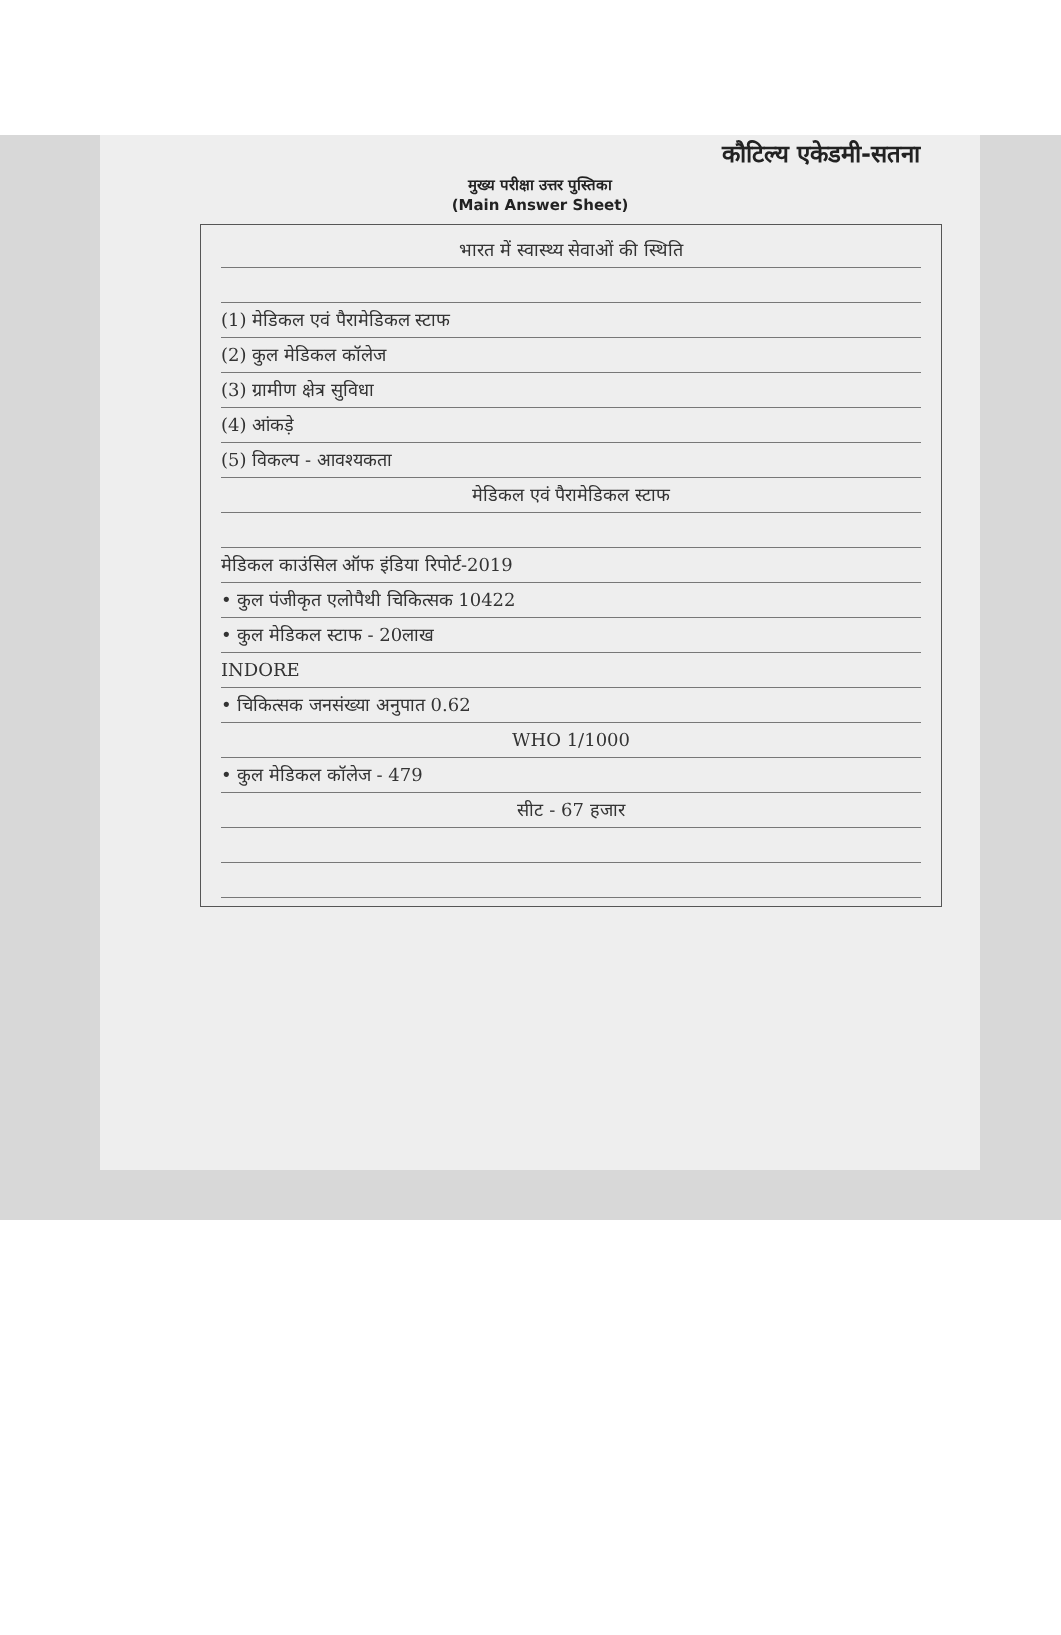कौटिल्य एकेडमी-सतना
मुख्य परीक्षा उत्तर पुस्तिका
(Main Answer Sheet)
भारत में स्वास्थ्य सेवाओं की स्थिति
(1) मेडिकल एवं पैरामेडिकल स्टाफ
(2) कुल मेडिकल कॉलेज
(3) ग्रामीण क्षेत्र सुविधा
(4) आंकड़े
(5) विकल्प - आवश्यकता
मेडिकल एवं पैरामेडिकल स्टाफ
मेडिकल काउंसिल ऑफ इंडिया रिपोर्ट-2019
• कुल पंजीकृत एलोपैथी चिकित्सक 10422
• कुल मेडिकल स्टाफ - 20लाख
INDORE
• चिकित्सक जनसंख्या अनुपात 0.62
WHO 1/1000
• कुल मेडिकल कॉलेज - 479
सीट - 67 हजार